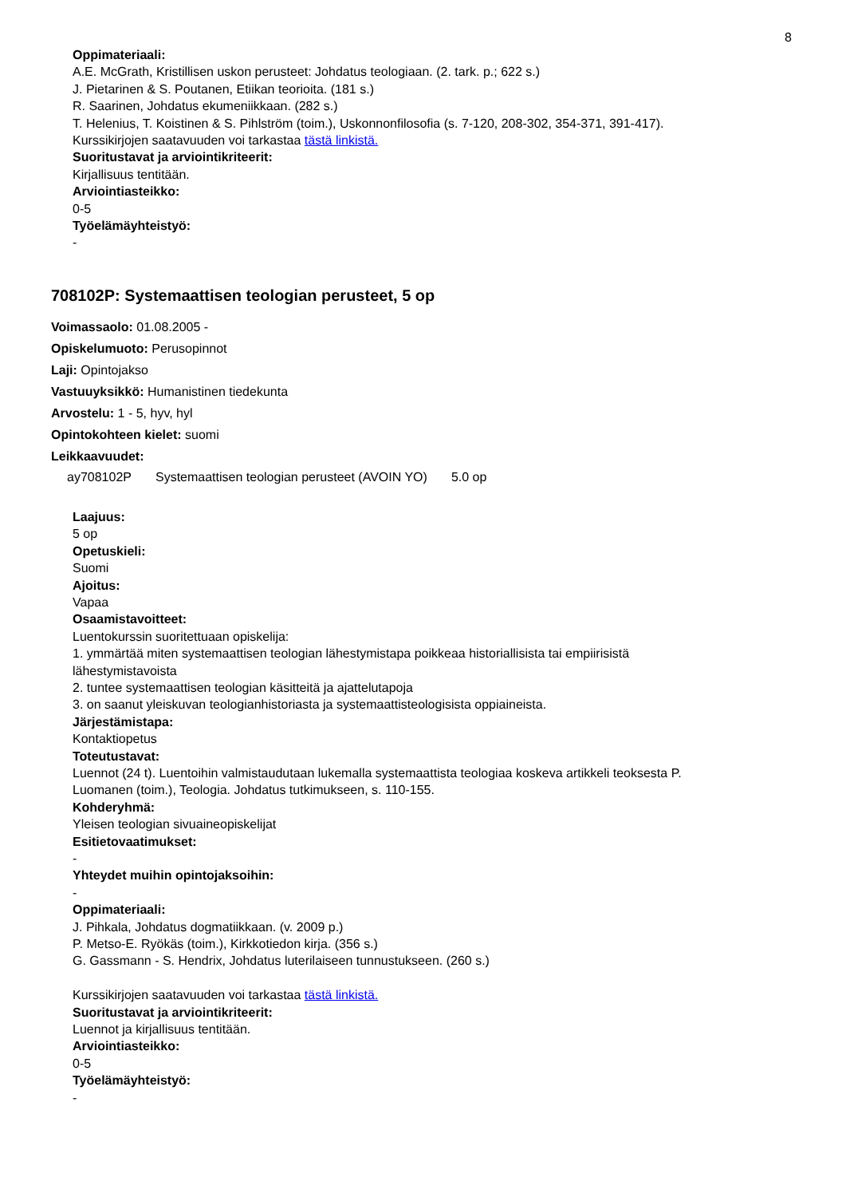8
Oppimateriaali:
A.E. McGrath, Kristillisen uskon perusteet: Johdatus teologiaan. (2. tark. p.; 622 s.)
J. Pietarinen & S. Poutanen, Etiikan teorioita. (181 s.)
R. Saarinen, Johdatus ekumeniikkaan. (282 s.)
T. Helenius, T. Koistinen & S. Pihlström (toim.), Uskonnonfilosofia (s. 7-120, 208-302, 354-371, 391-417).
Kurssikirjojen saatavuuden voi tarkastaa tästä linkistä.
Suoritustavat ja arviointikriteerit:
Kirjallisuus tentitään.
Arviointiasteikko:
0-5
Työelämäyhteistyö:
-
708102P: Systemaattisen teologian perusteet, 5 op
Voimassaolo: 01.08.2005 -
Opiskelumuoto: Perusopinnot
Laji: Opintojakso
Vastuuyksikkö: Humanistinen tiedekunta
Arvostelu: 1 - 5, hyv, hyl
Opintokohteen kielet: suomi
Leikkaavuudet:
| ay708102P | Systemaattisen teologian perusteet (AVOIN YO) | 5.0 op |
Laajuus:
5 op
Opetuskieli:
Suomi
Ajoitus:
Vapaa
Osaamistavoitteet:
Luentokurssin suoritettuaan opiskelija:
1. ymmärtää miten systemaattisen teologian lähestymistapa poikkeaa historiallisista tai empiirisistä
lähestymistavoista
2. tuntee systemaattisen teologian käsitteitä ja ajattelutapoja
3. on saanut yleiskuvan teologianhistoriasta ja systemaattisteologisista oppiaineista.
Järjestämistapa:
Kontaktiopetus
Toteutustavat:
Luennot (24 t). Luentoihin valmistaudutaan lukemalla systemaattista teologiaa koskeva artikkeli teoksesta P.
Luomanen (toim.), Teologia. Johdatus tutkimukseen, s. 110-155.
Kohderyhmä:
Yleisen teologian sivuaineopiskelijat
Esitietovaatimukset:
-
Yhteydet muihin opintojaksoihin:
-
Oppimateriaali:
J. Pihkala, Johdatus dogmatiikkaan. (v. 2009 p.)
P. Metso-E. Ryökäs (toim.), Kirkkotiedon kirja. (356 s.)
G. Gassmann - S. Hendrix, Johdatus luterilaiseen tunnustukseen. (260 s.)
Kurssikirjojen saatavuuden voi tarkastaa tästä linkistä.
Suoritustavat ja arviointikriteerit:
Luennot ja kirjallisuus tentitään.
Arviointiasteikko:
0-5
Työelämäyhteistyö:
-